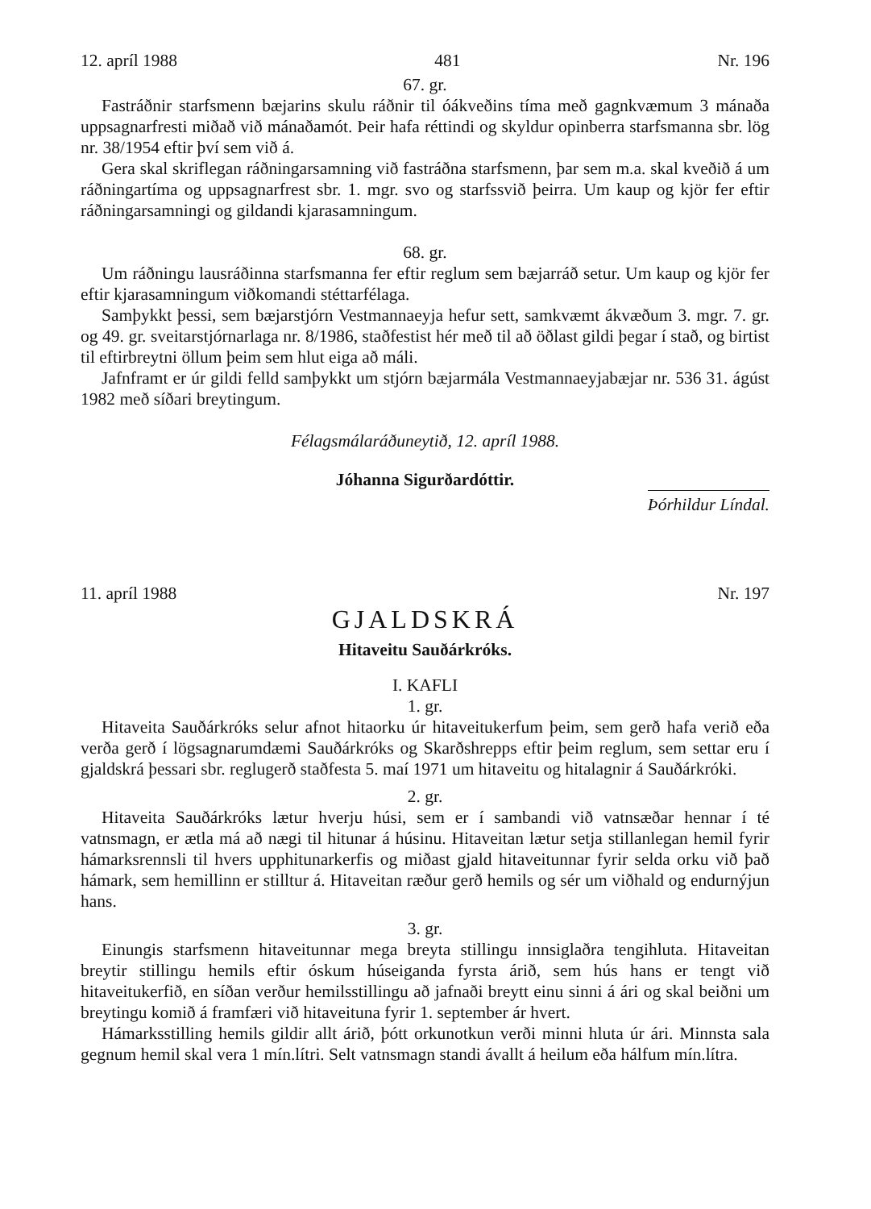12. apríl 1988 481 Nr. 196
67. gr.
Fastráðnir starfsmenn bæjarins skulu ráðnir til óákveðins tíma með gagnkvæmum 3 mánaða uppsagnarfresti miðað við mánaðamót. Þeir hafa réttindi og skyldur opinberra starfsmanna sbr. lög nr. 38/1954 eftir því sem við á.
Gera skal skriflegan ráðningarsamning við fastráðna starfsmenn, þar sem m.a. skal kveðið á um ráðningartíma og uppsagnarfrest sbr. 1. mgr. svo og starfssvið þeirra. Um kaup og kjör fer eftir ráðningarsamningi og gildandi kjarasamningum.
68. gr.
Um ráðningu lausráðinna starfsmanna fer eftir reglum sem bæjarráð setur. Um kaup og kjör fer eftir kjarasamningum viðkomandi stéttarfélaga.
Samþykkt þessi, sem bæjarstjórn Vestmannaeyja hefur sett, samkvæmt ákvæðum 3. mgr. 7. gr. og 49. gr. sveitarstjórnarlaga nr. 8/1986, staðfestist hér með til að öðlast gildi þegar í stað, og birtist til eftirbreytni öllum þeim sem hlut eiga að máli.
Jafnframt er úr gildi felld samþykkt um stjórn bæjarmála Vestmannaeyjabæjar nr. 536 31. ágúst 1982 með síðari breytingum.
Félagsmálaráðuneytið, 12. apríl 1988.
Jóhanna Sigurðardóttir.
Þórhildur Líndal.
11. apríl 1988 Nr. 197
GJALDSKRÁ
Hitaveitu Sauðárkróks.
I. KAFLI
1. gr.
Hitaveita Sauðárkróks selur afnot hitaorku úr hitaveitukerfum þeim, sem gerð hafa verið eða verða gerð í lögsagnarumdæmi Sauðárkróks og Skarðshrepps eftir þeim reglum, sem settar eru í gjaldskrá þessari sbr. reglugerð staðfesta 5. maí 1971 um hitaveitu og hitalagnir á Sauðárkróki.
2. gr.
Hitaveita Sauðárkróks lætur hverju húsi, sem er í sambandi við vatnsæðar hennar í té vatnsmagn, er ætla má að nægi til hitunar á húsinu. Hitaveitan lætur setja stillanlegan hemil fyrir hámarksrennsli til hvers upphitunarkerfis og miðast gjald hitaveitunnar fyrir selda orku við það hámark, sem hemillinn er stilltur á. Hitaveitan ræður gerð hemils og sér um viðhald og endurnýjun hans.
3. gr.
Einungis starfsmenn hitaveitunnar mega breyta stillingu innsiglaðra tengihluta. Hitaveitan breytir stillingu hemils eftir óskum húseiganda fyrsta árið, sem hús hans er tengt við hitaveitukerfið, en síðan verður hemilsstillingu að jafnaði breytt einu sinni á ári og skal beiðni um breytingu komið á framfæri við hitaveituna fyrir 1. september ár hvert.
Hámarksstilling hemils gildir allt árið, þótt orkunotkun verði minni hluta úr ári. Minnsta sala gegnum hemil skal vera 1 mín.lítri. Selt vatnsmagn standi ávallt á heilum eða hálfum mín.lítra.